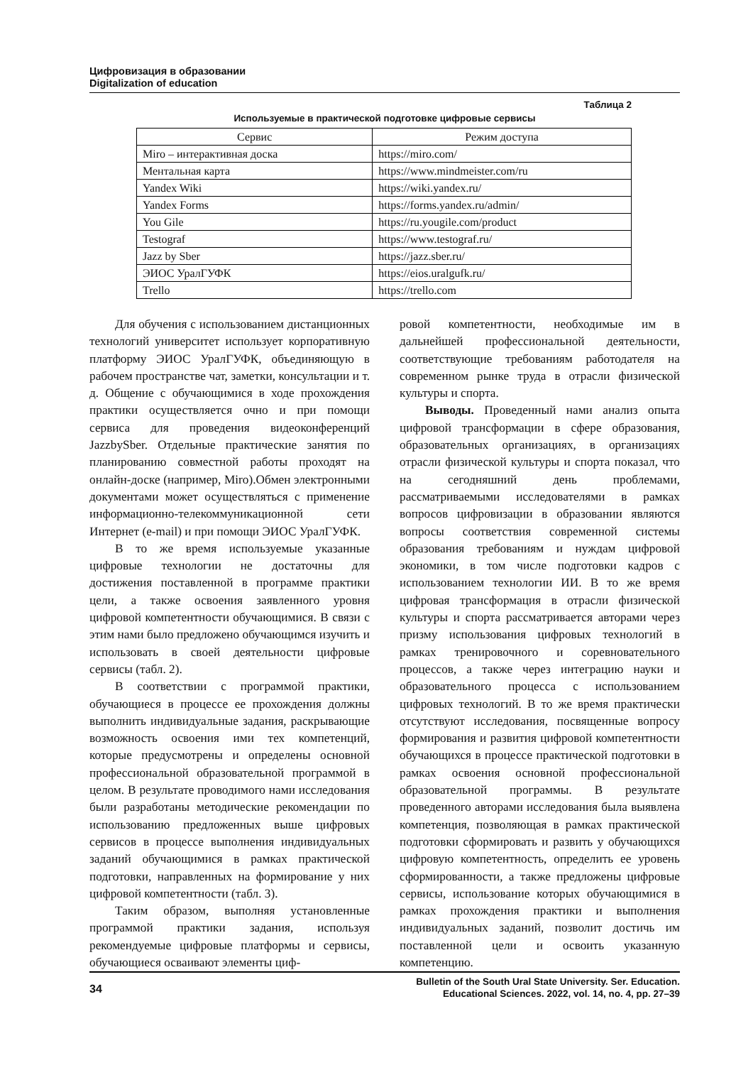Цифровизация в образовании
Digitalization of education
Таблица 2
Используемые в практической подготовке цифровые сервисы
| Сервис | Режим доступа |
| --- | --- |
| Miro – интерактивная доска | https://miro.com/ |
| Ментальная карта | https://www.mindmeister.com/ru |
| Yandex Wiki | https://wiki.yandex.ru/ |
| Yandex Forms | https://forms.yandex.ru/admin/ |
| You Gile | https://ru.yougile.com/product |
| Testograf | https://www.testograf.ru/ |
| Jazz by Sber | https://jazz.sber.ru/ |
| ЭИОС УралГУФК | https://eios.uralgufk.ru/ |
| Trello | https://trello.com |
Для обучения с использованием дистанционных технологий университет использует корпоративную платформу ЭИОС УралГУФК, объединяющую в рабочем пространстве чат, заметки, консультации и т. д. Общение с обучающимися в ходе прохождения практики осуществляется очно и при помощи сервиса для проведения видеоконференций JazzbySber. Отдельные практические занятия по планированию совместной работы проходят на онлайн-доске (например, Miro).Обмен электронными документами может осуществляться с применение информационно-телекоммуникационной сети Интернет (e-mail) и при помощи ЭИОС УралГУФК.
В то же время используемые указанные цифровые технологии не достаточны для достижения поставленной в программе практики цели, а также освоения заявленного уровня цифровой компетентности обучающимися. В связи с этим нами было предложено обучающимся изучить и использовать в своей деятельности цифровые сервисы (табл. 2).
В соответствии с программой практики, обучающиеся в процессе ее прохождения должны выполнить индивидуальные задания, раскрывающие возможность освоения ими тех компетенций, которые предусмотрены и определены основной профессиональной образовательной программой в целом. В результате проводимого нами исследования были разработаны методические рекомендации по использованию предложенных выше цифровых сервисов в процессе выполнения индивидуальных заданий обучающимися в рамках практической подготовки, направленных на формирование у них цифровой компетентности (табл. 3).
Таким образом, выполняя установленные программой практики задания, используя рекомендуемые цифровые платформы и сервисы, обучающиеся осваивают элементы циф-
ровой компетентности, необходимые им в дальнейшей профессиональной деятельности, соответствующие требованиям работодателя на современном рынке труда в отрасли физической культуры и спорта.
Выводы. Проведенный нами анализ опыта цифровой трансформации в сфере образования, образовательных организациях, в организациях отрасли физической культуры и спорта показал, что на сегодняшний день проблемами, рассматриваемыми исследователями в рамках вопросов цифровизации в образовании являются вопросы соответствия современной системы образования требованиям и нуждам цифровой экономики, в том числе подготовки кадров с использованием технологии ИИ. В то же время цифровая трансформация в отрасли физической культуры и спорта рассматривается авторами через призму использования цифровых технологий в рамках тренировочного и соревновательного процессов, а также через интеграцию науки и образовательного процесса с использованием цифровых технологий. В то же время практически отсутствуют исследования, посвященные вопросу формирования и развития цифровой компетентности обучающихся в процессе практической подготовки в рамках освоения основной профессиональной образовательной программы. В результате проведенного авторами исследования была выявлена компетенция, позволяющая в рамках практической подготовки сформировать и развить у обучающихся цифровую компетентность, определить ее уровень сформированности, а также предложены цифровые сервисы, использование которых обучающимися в рамках прохождения практики и выполнения индивидуальных заданий, позволит достичь им поставленной цели и освоить указанную компетенцию.
34
Bulletin of the South Ural State University. Ser. Education.
Educational Sciences. 2022, vol. 14, no. 4, pp. 27–39